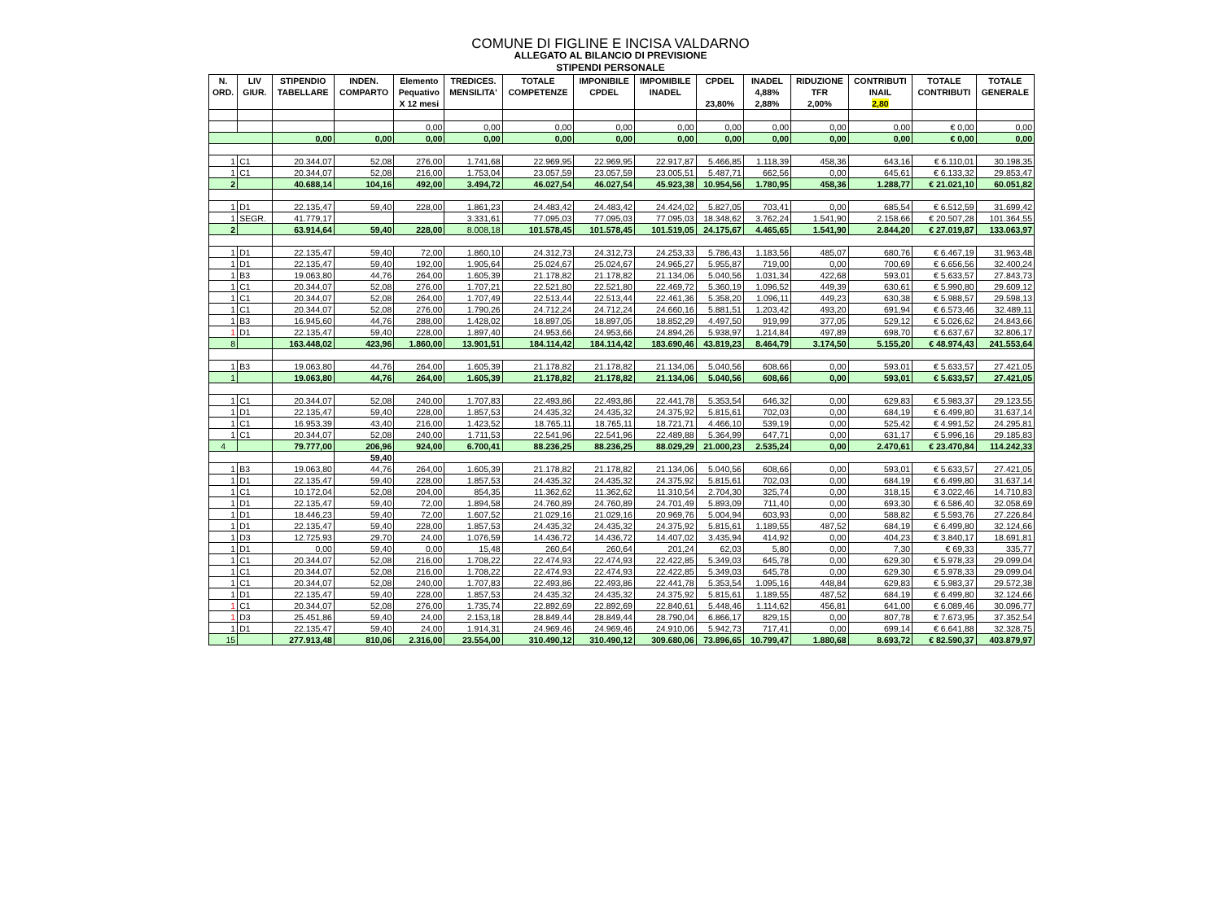COMUNE DI FIGLINE E INCISA VALDARNO
ALLEGATO AL BILANCIO DI PREVISIONE
STIPENDI PERSONALE
| N. ORD. | LIV GIUR. | STIPENDIO TABELLARE | INDEN. COMPARTO | Elemento Pequativo X 12 mesi | TREDICES. MENSILITA' | TOTALE COMPETENZE | IMPONIBILE CPDEL | IMPOMIBILE INADEL | CPDEL 23,80% | INADEL 4,88% 2,88% | RIDUZIONE TFR 2,00% | CONTRIBUTI INAIL 2,80 | TOTALE CONTRIBUTI | TOTALE GENERALE |
| --- | --- | --- | --- | --- | --- | --- | --- | --- | --- | --- | --- | --- | --- | --- |
| | | | | 0,00 | 0,00 | 0,00 | 0,00 | 0,00 | 0,00 | 0,00 | 0,00 | 0,00 | € 0,00 | 0,00 |
| | | 0,00 | 0,00 | 0,00 | 0,00 | 0,00 | 0,00 | 0,00 | 0,00 | 0,00 | 0,00 | 0,00 | € 0,00 | 0,00 |
| 1 | C1 | 20.344,07 | 52,08 | 276,00 | 1.741,68 | 22.969,95 | 22.969,95 | 22.917,87 | 5.466,85 | 1.118,39 | 458,36 | 643,16 | € 6.110,01 | 30.198,35 |
| 1 | C1 | 20.344,07 | 52,08 | 216,00 | 1.753,04 | 23.057,59 | 23.057,59 | 23.005,51 | 5.487,71 | 662,56 | 0,00 | 645,61 | € 6.133,32 | 29.853,47 |
| 2 | | 40.688,14 | 104,16 | 492,00 | 3.494,72 | 46.027,54 | 46.027,54 | 45.923,38 | 10.954,56 | 1.780,95 | 458,36 | 1.288,77 | € 21.021,10 | 60.051,82 |
| 1 | D1 | 22.135,47 | 59,40 | 228,00 | 1.861,23 | 24.483,42 | 24.483,42 | 24.424,02 | 5.827,05 | 703,41 | 0,00 | 685,54 | € 6.512,59 | 31.699,42 |
| 1 | SEGR. | 41.779,17 | | | 3.331,61 | 77.095,03 | 77.095,03 | 77.095,03 | 18.348,62 | 3.762,24 | 1.541,90 | 2.158,66 | € 20.507,28 | 101.364,55 |
| 2 | | 63.914,64 | 59,40 | 228,00 | 8.008,18 | 101.578,45 | 101.578,45 | 101.519,05 | 24.175,67 | 4.465,65 | 1.541,90 | 2.844,20 | € 27.019,87 | 133.063,97 |
| 1 | D1 | 22.135,47 | 59,40 | 72,00 | 1.860,10 | 24.312,73 | 24.312,73 | 24.253,33 | 5.786,43 | 1.183,56 | 485,07 | 680,76 | € 6.467,19 | 31.963,48 |
| 1 | D1 | 22.135,47 | 59,40 | 192,00 | 1.905,64 | 25.024,67 | 25.024,67 | 24.965,27 | 5.955,87 | 719,00 | 0,00 | 700,69 | € 6.656,56 | 32.400,24 |
| 1 | B3 | 19.063,80 | 44,76 | 264,00 | 1.605,39 | 21.178,82 | 21.178,82 | 21.134,06 | 5.040,56 | 1.031,34 | 422,68 | 593,01 | € 5.633,57 | 27.843,73 |
| 1 | C1 | 20.344,07 | 52,08 | 276,00 | 1.707,21 | 22.521,80 | 22.521,80 | 22.469,72 | 5.360,19 | 1.096,52 | 449,39 | 630,61 | € 5.990,80 | 29.609,12 |
| 1 | C1 | 20.344,07 | 52,08 | 264,00 | 1.707,49 | 22.513,44 | 22.513,44 | 22.461,36 | 5.358,20 | 1.096,11 | 449,23 | 630,38 | € 5.988,57 | 29.598,13 |
| 1 | C1 | 20.344,07 | 52,08 | 276,00 | 1.790,26 | 24.712,24 | 24.712,24 | 24.660,16 | 5.881,51 | 1.203,42 | 493,20 | 691,94 | € 6.573,46 | 32.489,11 |
| 1 | B3 | 16.945,60 | 44,76 | 288,00 | 1.428,02 | 18.897,05 | 18.897,05 | 18.852,29 | 4.497,50 | 919,99 | 377,05 | 529,12 | € 5.026,62 | 24.843,66 |
| 1 | D1 | 22.135,47 | 59,40 | 228,00 | 1.897,40 | 24.953,66 | 24.953,66 | 24.894,26 | 5.938,97 | 1.214,84 | 497,89 | 698,70 | € 6.637,67 | 32.806,17 |
| 8 | | 163.448,02 | 423,96 | 1.860,00 | 13.901,51 | 184.114,42 | 184.114,42 | 183.690,46 | 43.819,23 | 8.464,79 | 3.174,50 | 5.155,20 | € 48.974,43 | 241.553,64 |
| 1 | B3 | 19.063,80 | 44,76 | 264,00 | 1.605,39 | 21.178,82 | 21.178,82 | 21.134,06 | 5.040,56 | 608,66 | 0,00 | 593,01 | € 5.633,57 | 27.421,05 |
| 1 | | 19.063,80 | 44,76 | 264,00 | 1.605,39 | 21.178,82 | 21.178,82 | 21.134,06 | 5.040,56 | 608,66 | 0,00 | 593,01 | € 5.633,57 | 27.421,05 |
| 1 | C1 | 20.344,07 | 52,08 | 240,00 | 1.707,83 | 22.493,86 | 22.493,86 | 22.441,78 | 5.353,54 | 646,32 | 0,00 | 629,83 | € 5.983,37 | 29.123,55 |
| 1 | D1 | 22.135,47 | 59,40 | 228,00 | 1.857,53 | 24.435,32 | 24.435,32 | 24.375,92 | 5.815,61 | 702,03 | 0,00 | 684,19 | € 6.499,80 | 31.637,14 |
| 1 | C1 | 16.953,39 | 43,40 | 216,00 | 1.423,52 | 18.765,11 | 18.765,11 | 18.721,71 | 4.466,10 | 539,19 | 0,00 | 525,42 | € 4.991,52 | 24.295,81 |
| 1 | C1 | 20.344,07 | 52,08 | 240,00 | 1.711,53 | 22.541,96 | 22.541,96 | 22.489,88 | 5.364,99 | 647,71 | 0,00 | 631,17 | € 5.996,16 | 29.185,83 |
| 4 | | 79.777,00 | 206,96 | 924,00 | 6.700,41 | 88.236,25 | 88.236,25 | 88.029,29 | 21.000,23 | 2.535,24 | 0,00 | 2.470,61 | € 23.470,84 | 114.242,33 |
| | | | 59,40 | | | | | | | | | | | |
| 1 | B3 | 19.063,80 | 44,76 | 264,00 | 1.605,39 | 21.178,82 | 21.178,82 | 21.134,06 | 5.040,56 | 608,66 | 0,00 | 593,01 | € 5.633,57 | 27.421,05 |
| 1 | D1 | 22.135,47 | 59,40 | 228,00 | 1.857,53 | 24.435,32 | 24.435,32 | 24.375,92 | 5.815,61 | 702,03 | 0,00 | 684,19 | € 6.499,80 | 31.637,14 |
| 1 | C1 | 10.172,04 | 52,08 | 204,00 | 854,35 | 11.362,62 | 11.362,62 | 11.310,54 | 2.704,30 | 325,74 | 0,00 | 318,15 | € 3.022,46 | 14.710,83 |
| 1 | D1 | 22.135,47 | 59,40 | 72,00 | 1.894,58 | 24.760,89 | 24.760,89 | 24.701,49 | 5.893,09 | 711,40 | 0,00 | 693,30 | € 6.586,40 | 32.058,69 |
| 1 | D1 | 18.446,23 | 59,40 | 72,00 | 1.607,52 | 21.029,16 | 21.029,16 | 20.969,76 | 5.004,94 | 603,93 | 0,00 | 588,82 | € 5.593,76 | 27.226,84 |
| 1 | D1 | 22.135,47 | 59,40 | 228,00 | 1.857,53 | 24.435,32 | 24.435,32 | 24.375,92 | 5.815,61 | 1.189,55 | 487,52 | 684,19 | € 6.499,80 | 32.124,66 |
| 1 | D3 | 12.725,93 | 29,70 | 24,00 | 1.076,59 | 14.436,72 | 14.436,72 | 14.407,02 | 3.435,94 | 414,92 | 0,00 | 404,23 | € 3.840,17 | 18.691,81 |
| 1 | D1 | 0,00 | 59,40 | 0,00 | 15,48 | 260,64 | 260,64 | 201,24 | 62,03 | 5,80 | 0,00 | 7,30 | € 69,33 | 335,77 |
| 1 | C1 | 20.344,07 | 52,08 | 216,00 | 1.708,22 | 22.474,93 | 22.474,93 | 22.422,85 | 5.349,03 | 645,78 | 0,00 | 629,30 | € 5.978,33 | 29.099,04 |
| 1 | C1 | 20.344,07 | 52,08 | 216,00 | 1.708,22 | 22.474,93 | 22.474,93 | 22.422,85 | 5.349,03 | 645,78 | 0,00 | 629,30 | € 5.978,33 | 29.099,04 |
| 1 | C1 | 20.344,07 | 52,08 | 240,00 | 1.707,83 | 22.493,86 | 22.493,86 | 22.441,78 | 5.353,54 | 1.095,16 | 448,84 | 629,83 | € 5.983,37 | 29.572,38 |
| 1 | D1 | 22.135,47 | 59,40 | 228,00 | 1.857,53 | 24.435,32 | 24.435,32 | 24.375,92 | 5.815,61 | 1.189,55 | 487,52 | 684,19 | € 6.499,80 | 32.124,66 |
| 1 | C1 | 20.344,07 | 52,08 | 276,00 | 1.735,74 | 22.892,69 | 22.892,69 | 22.840,61 | 5.448,46 | 1.114,62 | 456,81 | 641,00 | € 6.089,46 | 30.096,77 |
| 1 | D3 | 25.451,86 | 59,40 | 24,00 | 2.153,18 | 28.849,44 | 28.849,44 | 28.790,04 | 6.866,17 | 829,15 | 0,00 | 807,78 | € 7.673,95 | 37.352,54 |
| 1 | D1 | 22.135,47 | 59,40 | 24,00 | 1.914,31 | 24.969,46 | 24.969,46 | 24.910,06 | 5.942,73 | 717,41 | 0,00 | 699,14 | € 6.641,88 | 32.328,75 |
| 15 | | 277.913,48 | 810,06 | 2.316,00 | 23.554,00 | 310.490,12 | 310.490,12 | 309.680,06 | 73.896,65 | 10.799,47 | 1.880,68 | 8.693,72 | € 82.590,37 | 403.879,97 |